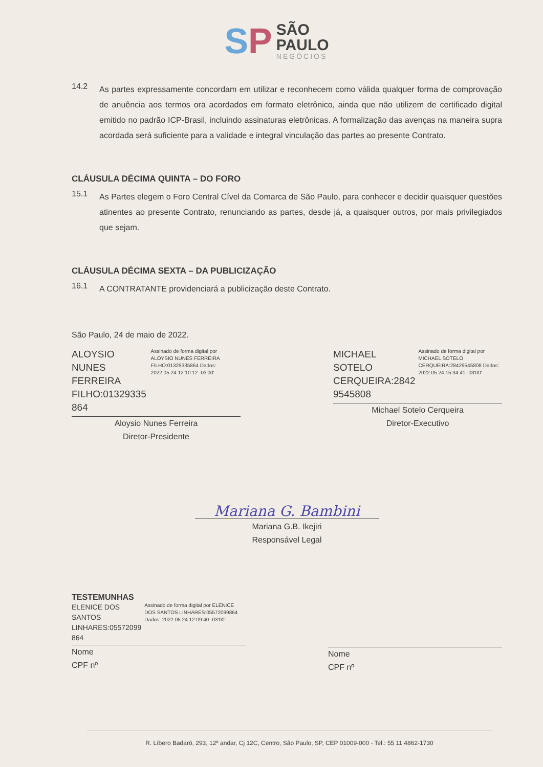SP
SÃO
PAULO
NEGÓCIOS
14.2
As partes expressamente concordam em utilizar e reconhecem como válida qualquer forma de comprovação de anuência aos termos ora acordados em formato eletrônico, ainda que não utilizem de certificado digital emitido no padrão ICP-Brasil, incluindo assinaturas eletrônicas. A formalização das avenças na maneira supra acordada será suficiente para a validade e integral vinculação das partes ao presente Contrato.
CLÁUSULA DÉCIMA QUINTA – DO FORO
15.1
As Partes elegem o Foro Central Cível da Comarca de São Paulo, para conhecer e decidir quaisquer questões atinentes ao presente Contrato, renunciando as partes, desde já, a quaisquer outros, por mais privilegiados que sejam.
CLÁUSULA DÉCIMA SEXTA – DA PUBLICIZAÇÃO
16.1
A CONTRATANTE providenciará a publicização deste Contrato.
São Paulo, 24 de maio de 2022.
ALOYSIO NUNES FERREIRA FILHO:01329335 864
Assinado de forma digital por ALOYSIO NUNES FERREIRA FILHO:01329335864 Dados: 2022.05.24 12:10:12 -03'00'
Aloysio Nunes Ferreira
Diretor-Presidente
MICHAEL SOTELO CERQUEIRA:2842 9545808
Assinado de forma digital por MICHAEL SOTELO CERQUEIRA:28429545808 Dados: 2022.05.24 15:34:41 -03'00'
Michael Sotelo Cerqueira
Diretor-Executivo
Mariana G. Bambini
Mariana G.B. Ikejiri
Responsável Legal
TESTEMUNHAS
ELENICE DOS SANTOS LINHARES:05572099 864
Assinado de forma digital por ELENICE DOS SANTOS LINHARES:05572099864 Dados: 2022.05.24 12:09:40 -03'00'
Nome
CPF nº
Nome
CPF nº
R. Líbero Badaró, 293, 12º andar, Cj 12C, Centro, São Paulo, SP, CEP 01009-000 - Tel.: 55 11 4862-1730